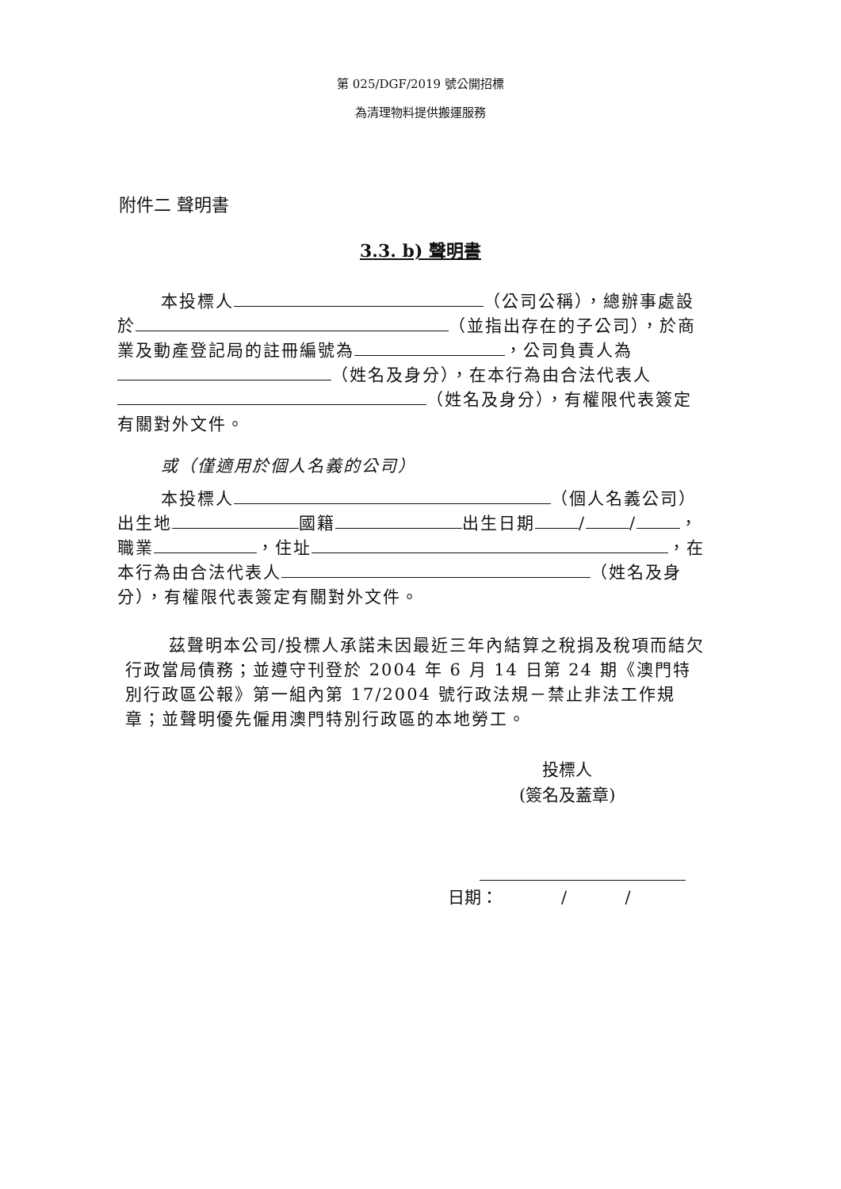第 025/DGF/2019 號公開招標
為清理物料提供搬運服務
附件二 聲明書
3.3. b) 聲明書
本投標人 （公司公稱），總辦事處設於 （並指出存在的子公司），於商業及動產登記局的註冊編號為 ，公司負責人為 （姓名及身分），在本行為由合法代表人 （姓名及身分），有權限代表簽定有關對外文件。
或（僅適用於個人名義的公司）
本投標人 （個人名義公司）出生地 國籍 出生日期 / / ，職業 ，住址 ，在本行為由合法代表人 （姓名及身分），有權限代表簽定有關對外文件。
茲聲明本公司/投標人承諾未因最近三年內結算之稅捐及稅項而結欠行政當局債務；並遵守刊登於 2004 年 6 月 14 日第 24 期《澳門特別行政區公報》第一組內第 17/2004 號行政法規－禁止非法工作規章；並聲明優先僱用澳門特別行政區的本地勞工。
投標人
(簽名及蓋章)
日期： / /